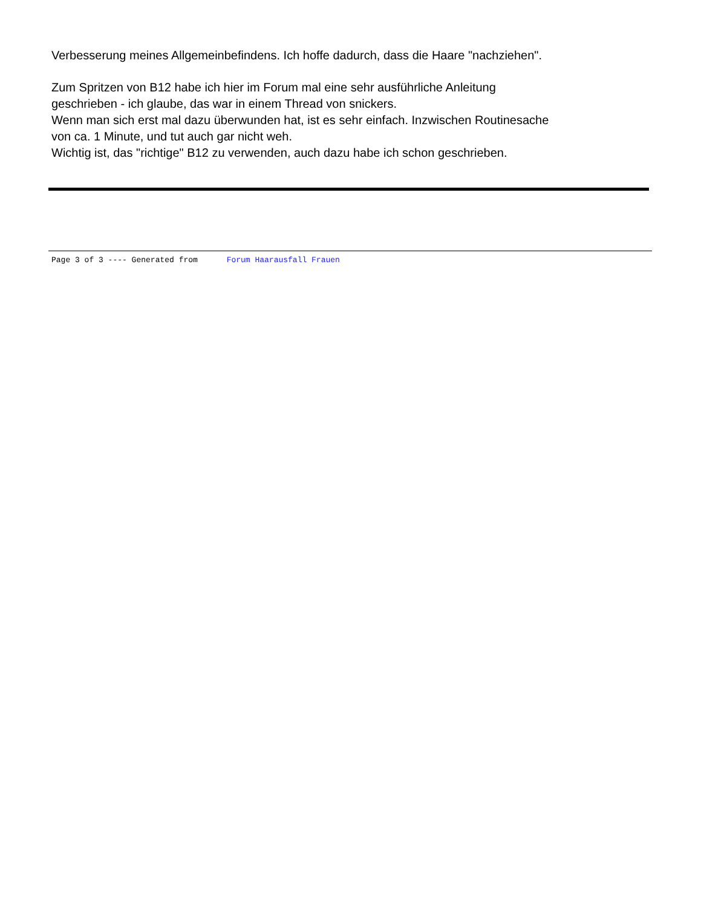Verbesserung meines Allgemeinbefindens. Ich hoffe dadurch, dass die Haare "nachziehen".
Zum Spritzen von B12 habe ich hier im Forum mal eine sehr ausführliche Anleitung
geschrieben - ich glaube, das war in einem Thread von snickers.
Wenn man sich erst mal dazu überwunden hat, ist es sehr einfach. Inzwischen Routinesache
von ca. 1 Minute, und tut auch gar nicht weh.
Wichtig ist, das "richtige" B12 zu verwenden, auch dazu habe ich schon geschrieben.
Page 3 of 3 ---- Generated from Forum Haarausfall Frauen